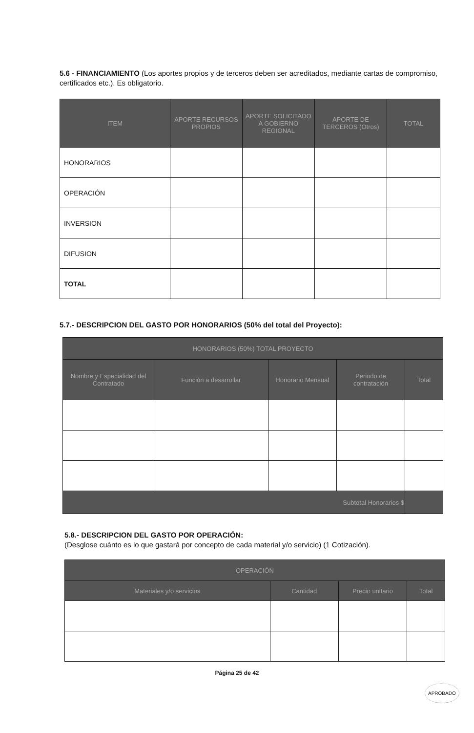5.6 - FINANCIAMIENTO (Los aportes propios y de terceros deben ser acreditados, mediante cartas de compromiso, certificados etc.). Es obligatorio.
| ITEM | APORTE RECURSOS PROPIOS | APORTE SOLICITADO A GOBIERNO REGIONAL | APORTE DE TERCEROS (Otros) | TOTAL |
| --- | --- | --- | --- | --- |
| HONORARIOS | | | | |
| OPERACIÓN | | | | |
| INVERSION | | | | |
| DIFUSION | | | | |
| TOTAL | | | | |
5.7.- DESCRIPCION DEL GASTO POR HONORARIOS (50% del total del Proyecto):
| HONORARIOS (50%) TOTAL PROYECTO | | | | |
| --- | --- | --- | --- | --- |
| Nombre y Especialidad del Contratado | Función a desarrollar | Honorario Mensual | Periodo de contratación | Total |
| Subtotal Honorarios $ | | | | |
5.8.- DESCRIPCION DEL GASTO POR OPERACIÓN:
(Desglose cuánto es lo que gastará por concepto de cada material y/o servicio) (1 Cotización).
| OPERACIÓN | | | |
| --- | --- | --- | --- |
| Materiales y/o servicios | Cantidad | Precio unitario | Total |
Página 25 de 42
APROBADO